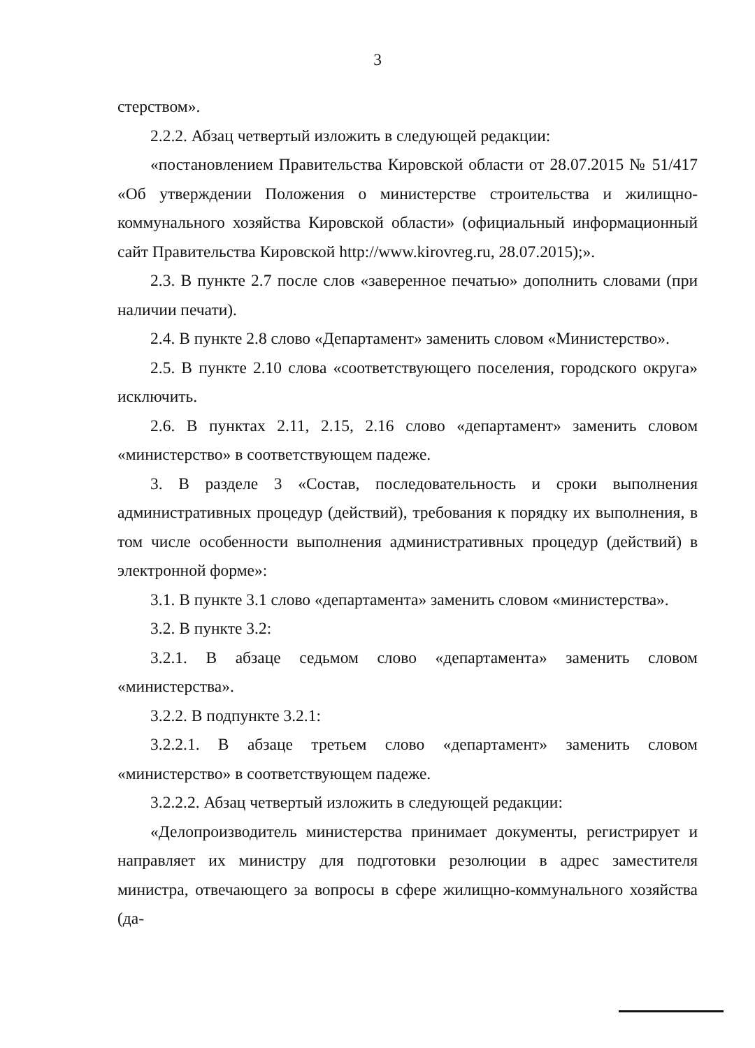3
стерством».
2.2.2. Абзац четвертый изложить в следующей редакции:
«постановлением Правительства Кировской области от 28.07.2015 № 51/417 «Об утверждении Положения о министерстве строительства и жилищно-коммунального хозяйства Кировской области» (официальный информационный сайт Правительства Кировской http://www.kirovreg.ru, 28.07.2015);».
2.3. В пункте 2.7 после слов «заверенное печатью» дополнить словами (при наличии печати).
2.4. В пункте 2.8 слово «Департамент» заменить словом «Министерство».
2.5. В пункте 2.10 слова «соответствующего поселения, городского округа» исключить.
2.6. В пунктах 2.11, 2.15, 2.16 слово «департамент» заменить словом «министерство» в соответствующем падеже.
3. В разделе 3 «Состав, последовательность и сроки выполнения административных процедур (действий), требования к порядку их выполнения, в том числе особенности выполнения административных процедур (действий) в электронной форме»:
3.1. В пункте 3.1 слово «департамента» заменить словом «министерства».
3.2. В пункте 3.2:
3.2.1. В абзаце седьмом слово «департамента» заменить словом «министерства».
3.2.2. В подпункте 3.2.1:
3.2.2.1. В абзаце третьем слово «департамент» заменить словом «министерство» в соответствующем падеже.
3.2.2.2. Абзац четвертый изложить в следующей редакции:
«Делопроизводитель министерства принимает документы, регистрирует и направляет их министру для подготовки резолюции в адрес заместителя министра, отвечающего за вопросы в сфере жилищно-коммунального хозяйства (да-